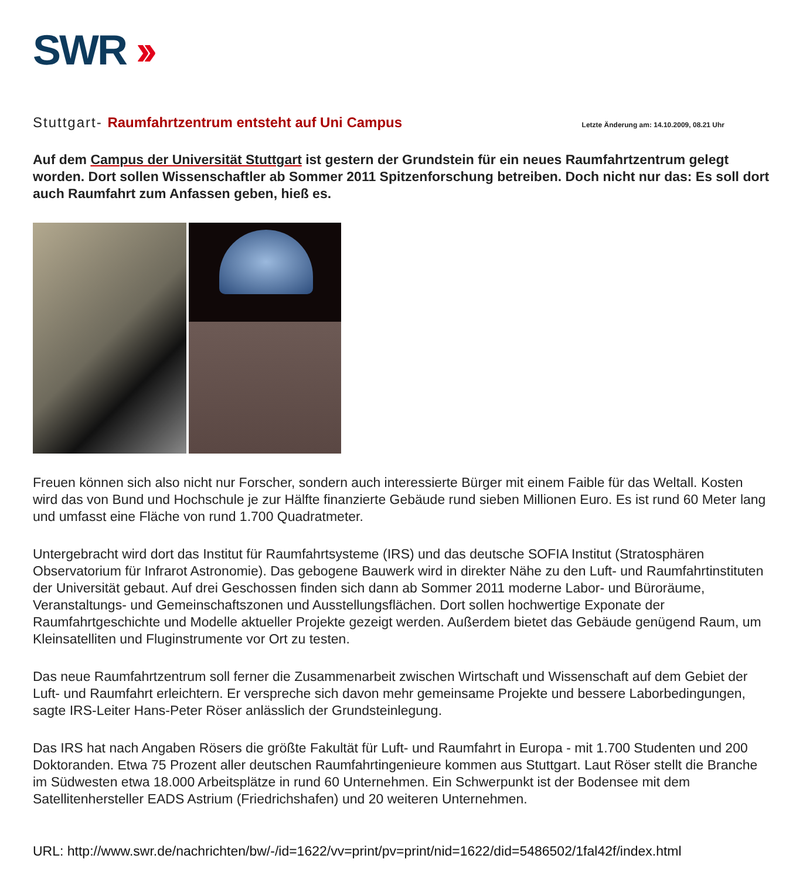SWR ››
Stuttgart- Raumfahrtzentrum entsteht auf Uni Campus
Letzte Änderung am: 14.10.2009, 08.21 Uhr
Auf dem Campus der Universität Stuttgart ist gestern der Grundstein für ein neues Raumfahrtzentrum gelegt worden. Dort sollen Wissenschaftler ab Sommer 2011 Spitzenforschung betreiben. Doch nicht nur das: Es soll dort auch Raumfahrt zum Anfassen geben, hieß es.
Freuen können sich also nicht nur Forscher, sondern auch interessierte Bürger mit einem Faible für das Weltall. Kosten wird das von Bund und Hochschule je zur Hälfte finanzierte Gebäude rund sieben Millionen Euro. Es ist rund 60 Meter lang und umfasst eine Fläche von rund 1.700 Quadratmeter.
Untergebracht wird dort das Institut für Raumfahrtsysteme (IRS) und das deutsche SOFIA Institut (Stratosphären Observatorium für Infrarot Astronomie). Das gebogene Bauwerk wird in direkter Nähe zu den Luft- und Raumfahrtinstituten der Universität gebaut. Auf drei Geschossen finden sich dann ab Sommer 2011 moderne Labor- und Büroräume, Veranstaltungs- und Gemeinschaftszonen und Ausstellungsflächen. Dort sollen hochwertige Exponate der Raumfahrtgeschichte und Modelle aktueller Projekte gezeigt werden. Außerdem bietet das Gebäude genügend Raum, um Kleinsatelliten und Fluginstrumente vor Ort zu testen.
Das neue Raumfahrtzentrum soll ferner die Zusammenarbeit zwischen Wirtschaft und Wissenschaft auf dem Gebiet der Luft- und Raumfahrt erleichtern. Er verspreche sich davon mehr gemeinsame Projekte und bessere Laborbedingungen, sagte IRS-Leiter Hans-Peter Röser anlässlich der Grundsteinlegung.
Das IRS hat nach Angaben Rösers die größte Fakultät für Luft- und Raumfahrt in Europa - mit 1.700 Studenten und 200 Doktoranden. Etwa 75 Prozent aller deutschen Raumfahrtingenieure kommen aus Stuttgart. Laut Röser stellt die Branche im Südwesten etwa 18.000 Arbeitsplätze in rund 60 Unternehmen. Ein Schwerpunkt ist der Bodensee mit dem Satellitenhersteller EADS Astrium (Friedrichshafen) und 20 weiteren Unternehmen.
URL: http://www.swr.de/nachrichten/bw/-/id=1622/vv=print/pv=print/nid=1622/did=5486502/1fal42f/index.html